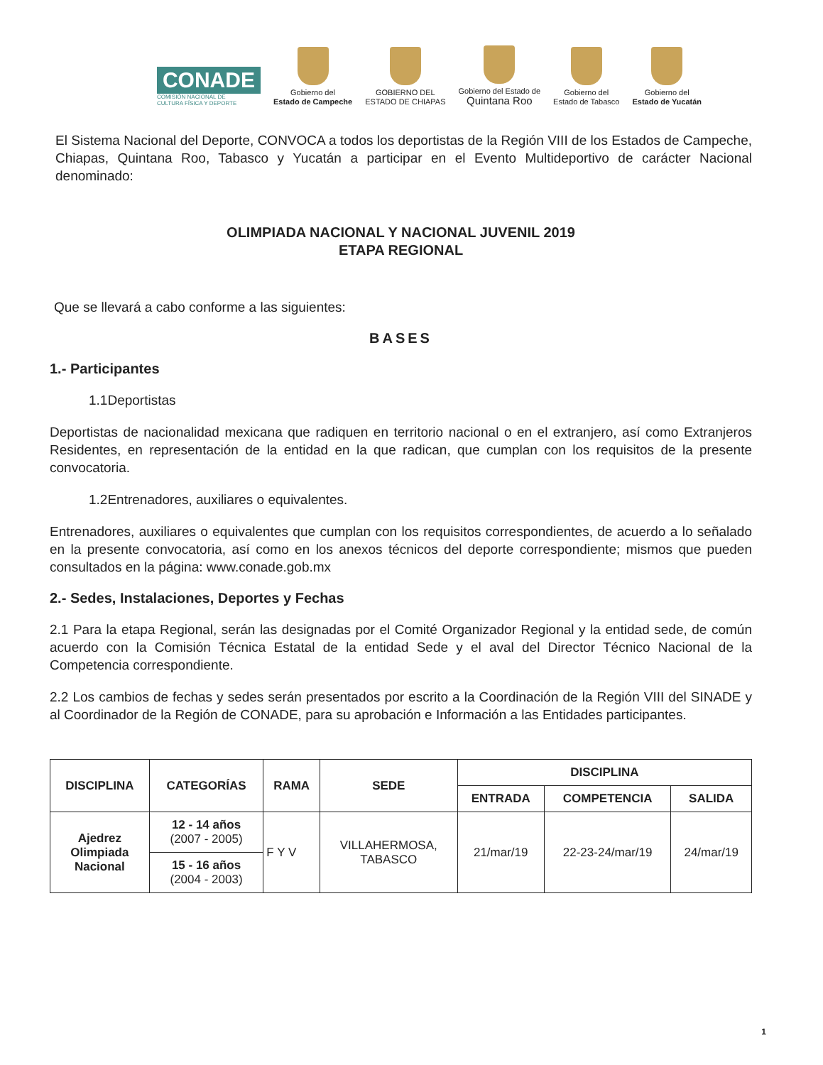CONADE
COMISIÓN NACIONAL DE
CULTURA FÍSICA Y DEPORTE
Gobierno del
Estado de Campeche
GOBIERNO DEL
ESTADO DE CHIAPAS
Gobierno del Estado de
Quintana Roo
Gobierno del
Estado de Tabasco
Gobierno del
Estado de Yucatán
El Sistema Nacional del Deporte, CONVOCA a todos los deportistas de la Región VIII de los Estados de Campeche, Chiapas, Quintana Roo, Tabasco y Yucatán a participar en el Evento Multideportivo de carácter Nacional denominado:
OLIMPIADA NACIONAL Y NACIONAL JUVENIL 2019
ETAPA REGIONAL
Que se llevará a cabo conforme a las siguientes:
BASES
1.- Participantes
1.1Deportistas
Deportistas de nacionalidad mexicana que radiquen en territorio nacional o en el extranjero, así como Extranjeros Residentes, en representación de la entidad en la que radican, que cumplan con los requisitos de la presente convocatoria.
1.2Entrenadores, auxiliares o equivalentes.
Entrenadores, auxiliares o equivalentes que cumplan con los requisitos correspondientes, de acuerdo a lo señalado en la presente convocatoria, así como en los anexos técnicos del deporte correspondiente; mismos que pueden consultados en la página: www.conade.gob.mx
2.- Sedes, Instalaciones, Deportes y Fechas
2.1 Para la etapa Regional, serán las designadas por el Comité Organizador Regional y la entidad sede, de común acuerdo con la Comisión Técnica Estatal de la entidad Sede y el aval del Director Técnico Nacional de la Competencia correspondiente.
2.2 Los cambios de fechas y sedes serán presentados por escrito a la Coordinación de la Región VIII del SINADE y al Coordinador de la Región de CONADE, para su aprobación e Información a las Entidades participantes.
| DISCIPLINA | CATEGORÍAS | RAMA | SEDE | DISCIPLINA | | |
| --- | --- | --- | --- | --- | --- | --- |
| | | | | ENTRADA | COMPETENCIA | SALIDA |
| Ajedrez Olimpiada Nacional | 12 - 14 años (2007 - 2005) | F Y V | VILLAHERMOSA, TABASCO | 21/mar/19 | 22-23-24/mar/19 | 24/mar/19 |
| | 15 - 16 años (2004 - 2003) | | | | | |
1